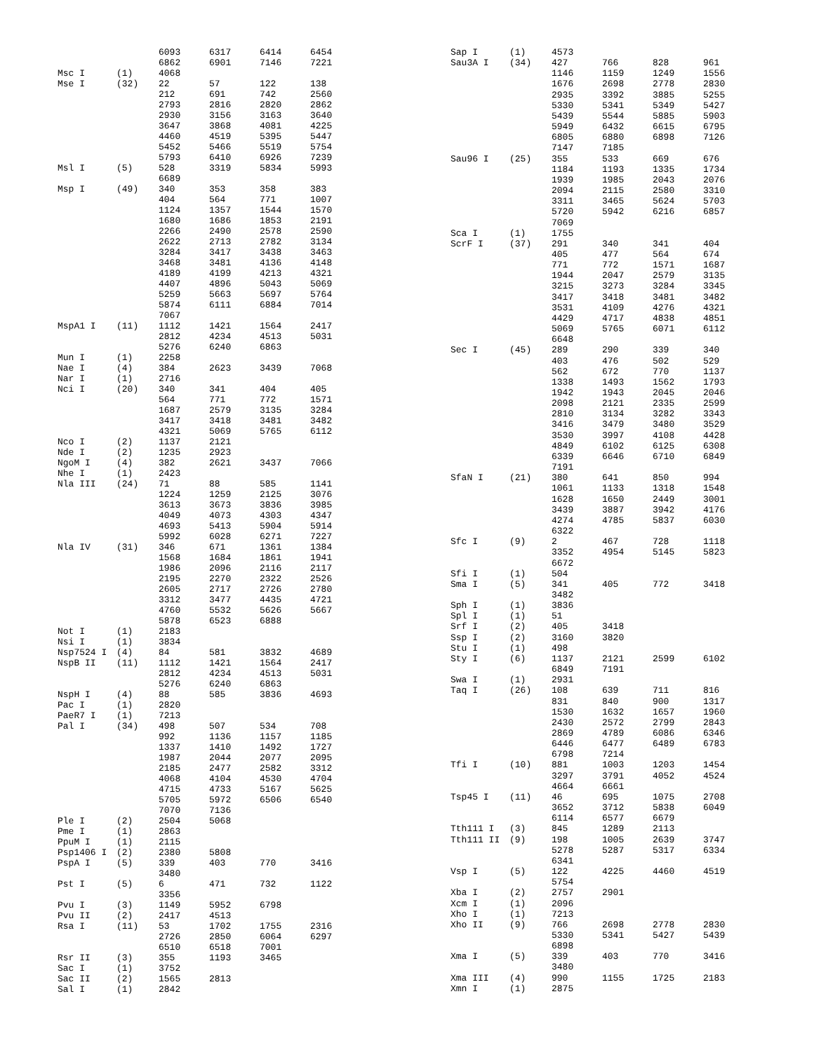| | | 6093 | 6317 | 6414 | 6454 |
| | | 6862 | 6901 | 7146 | 7221 |
| Msc I | (1) | 4068 | | | |
| Mse I | (32) | 22 | 57 | 122 | 138 |
| | | 212 | 691 | 742 | 2560 |
| | | 2793 | 2816 | 2820 | 2862 |
| | | 2930 | 3156 | 3163 | 3640 |
| | | 3647 | 3868 | 4081 | 4225 |
| | | 4460 | 4519 | 5395 | 5447 |
| | | 5452 | 5466 | 5519 | 5754 |
| | | 5793 | 6410 | 6926 | 7239 |
| Msl I | (5) | 528 | 3319 | 5834 | 5993 |
| | | 6689 | | | |
| Msp I | (49) | 340 | 353 | 358 | 383 |
| | | 404 | 564 | 771 | 1007 |
| | | 1124 | 1357 | 1544 | 1570 |
| | | 1680 | 1686 | 1853 | 2191 |
| | | 2266 | 2490 | 2578 | 2590 |
| | | 2622 | 2713 | 2782 | 3134 |
| | | 3284 | 3417 | 3438 | 3463 |
| | | 3468 | 3481 | 4136 | 4148 |
| | | 4189 | 4199 | 4213 | 4321 |
| | | 4407 | 4896 | 5043 | 5069 |
| | | 5259 | 5663 | 5697 | 5764 |
| | | 5874 | 6111 | 6884 | 7014 |
| | | 7067 | | | |
| MspA1 I | (11) | 1112 | 1421 | 1564 | 2417 |
| | | 2812 | 4234 | 4513 | 5031 |
| | | 5276 | 6240 | 6863 | |
| Mun I | (1) | 2258 | | | |
| Nae I | (4) | 384 | 2623 | 3439 | 7068 |
| Nar I | (1) | 2716 | | | |
| Nci I | (20) | 340 | 341 | 404 | 405 |
| | | 564 | 771 | 772 | 1571 |
| | | 1687 | 2579 | 3135 | 3284 |
| | | 3417 | 3418 | 3481 | 3482 |
| | | 4321 | 5069 | 5765 | 6112 |
| Nco I | (2) | 1137 | 2121 | | |
| Nde I | (2) | 1235 | 2923 | | |
| NgoM I | (4) | 382 | 2621 | 3437 | 7066 |
| Nhe I | (1) | 2423 | | | |
| Nla III | (24) | 71 | 88 | 585 | 1141 |
| | | 1224 | 1259 | 2125 | 3076 |
| | | 3613 | 3673 | 3836 | 3985 |
| | | 4049 | 4073 | 4303 | 4347 |
| | | 4693 | 5413 | 5904 | 5914 |
| | | 5992 | 6028 | 6271 | 7227 |
| Nla IV | (31) | 346 | 671 | 1361 | 1384 |
| | | 1568 | 1684 | 1861 | 1941 |
| | | 1986 | 2096 | 2116 | 2117 |
| | | 2195 | 2270 | 2322 | 2526 |
| | | 2605 | 2717 | 2726 | 2780 |
| | | 3312 | 3477 | 4435 | 4721 |
| | | 4760 | 5532 | 5626 | 5667 |
| | | 5878 | 6523 | 6888 | |
| Not I | (1) | 2183 | | | |
| Nsi I | (1) | 3834 | | | |
| Nsp7524 I | (4) | 84 | 581 | 3832 | 4689 |
| NspB II | (11) | 1112 | 1421 | 1564 | 2417 |
| | | 2812 | 4234 | 4513 | 5031 |
| | | 5276 | 6240 | 6863 | |
| NspH I | (4) | 88 | 585 | 3836 | 4693 |
| Pac I | (1) | 2820 | | | |
| PaeR7 I | (1) | 7213 | | | |
| Pal I | (34) | 498 | 507 | 534 | 708 |
| | | 992 | 1136 | 1157 | 1185 |
| | | 1337 | 1410 | 1492 | 1727 |
| | | 1987 | 2044 | 2077 | 2095 |
| | | 2185 | 2477 | 2582 | 3312 |
| | | 4068 | 4104 | 4530 | 4704 |
| | | 4715 | 4733 | 5167 | 5625 |
| | | 5705 | 5972 | 6506 | 6540 |
| | | 7070 | 7136 | | |
| Ple I | (2) | 2504 | 5068 | | |
| Pme I | (1) | 2863 | | | |
| PpuM I | (1) | 2115 | | | |
| Psp1406 I | (2) | 2380 | 5808 | | |
| PspA I | (5) | 339 | 403 | 770 | 3416 |
| | | 3480 | | | |
| Pst I | (5) | 6 | 471 | 732 | 1122 |
| | | 3356 | | | |
| Pvu I | (3) | 1149 | 5952 | 6798 | |
| Pvu II | (2) | 2417 | 4513 | | |
| Rsa I | (11) | 53 | 1702 | 1755 | 2316 |
| | | 2726 | 2850 | 6064 | 6297 |
| | | 6510 | 6518 | 7001 | |
| Rsr II | (3) | 355 | 1193 | 3465 | |
| Sac I | (1) | 3752 | | | |
| Sac II | (2) | 1565 | 2813 | | |
| Sal I | (1) | 2842 | | | |
| Sap I | (1) | 4573 | | | |
| Sau3A I | (34) | 427 | 766 | 828 | 961 |
| | | 1146 | 1159 | 1249 | 1556 |
| | | 1676 | 2698 | 2778 | 2830 |
| | | 2935 | 3392 | 3885 | 5255 |
| | | 5330 | 5341 | 5349 | 5427 |
| | | 5439 | 5544 | 5885 | 5903 |
| | | 5949 | 6432 | 6615 | 6795 |
| | | 6805 | 6880 | 6898 | 7126 |
| | | 7147 | 7185 | | |
| Sau96 I | (25) | 355 | 533 | 669 | 676 |
| | | 1184 | 1193 | 1335 | 1734 |
| | | 1939 | 1985 | 2043 | 2076 |
| | | 2094 | 2115 | 2580 | 3310 |
| | | 3311 | 3465 | 5624 | 5703 |
| | | 5720 | 5942 | 6216 | 6857 |
| | | 7069 | | | |
| Sca I | (1) | 1755 | | | |
| ScrF I | (37) | 291 | 340 | 341 | 404 |
| | | 405 | 477 | 564 | 674 |
| | | 771 | 772 | 1571 | 1687 |
| | | 1944 | 2047 | 2579 | 3135 |
| | | 3215 | 3273 | 3284 | 3345 |
| | | 3417 | 3418 | 3481 | 3482 |
| | | 3531 | 4109 | 4276 | 4321 |
| | | 4429 | 4717 | 4838 | 4851 |
| | | 5069 | 5765 | 6071 | 6112 |
| | | 6648 | | | |
| Sec I | (45) | 289 | 290 | 339 | 340 |
| | | 403 | 476 | 502 | 529 |
| | | 562 | 672 | 770 | 1137 |
| | | 1338 | 1493 | 1562 | 1793 |
| | | 1942 | 1943 | 2045 | 2046 |
| | | 2098 | 2121 | 2335 | 2599 |
| | | 2810 | 3134 | 3282 | 3343 |
| | | 3416 | 3479 | 3480 | 3529 |
| | | 3530 | 3997 | 4108 | 4428 |
| | | 4849 | 6102 | 6125 | 6308 |
| | | 6339 | 6646 | 6710 | 6849 |
| | | 7191 | | | |
| SfaN I | (21) | 380 | 641 | 850 | 994 |
| | | 1061 | 1133 | 1318 | 1548 |
| | | 1628 | 1650 | 2449 | 3001 |
| | | 3439 | 3887 | 3942 | 4176 |
| | | 4274 | 4785 | 5837 | 6030 |
| | | 6322 | | | |
| Sfc I | (9) | 2 | 467 | 728 | 1118 |
| | | 3352 | 4954 | 5145 | 5823 |
| | | 6672 | | | |
| Sfi I | (1) | 504 | | | |
| Sma I | (5) | 341 | 405 | 772 | 3418 |
| | | 3482 | | | |
| Sph I | (1) | 3836 | | | |
| Spl I | (1) | 51 | | | |
| Srf I | (2) | 405 | 3418 | | |
| Ssp I | (2) | 3160 | 3820 | | |
| Stu I | (1) | 498 | | | |
| Sty I | (6) | 1137 | 2121 | 2599 | 6102 |
| | | 6849 | 7191 | | |
| Swa I | (1) | 2931 | | | |
| Taq I | (26) | 108 | 639 | 711 | 816 |
| | | 831 | 840 | 900 | 1317 |
| | | 1530 | 1632 | 1657 | 1960 |
| | | 2430 | 2572 | 2799 | 2843 |
| | | 2869 | 4789 | 6086 | 6346 |
| | | 6446 | 6477 | 6489 | 6783 |
| | | 6798 | 7214 | | |
| Tfi I | (10) | 881 | 1003 | 1203 | 1454 |
| | | 3297 | 3791 | 4052 | 4524 |
| | | 4664 | 6661 | | |
| Tsp45 I | (11) | 46 | 695 | 1075 | 2708 |
| | | 3652 | 3712 | 5838 | 6049 |
| | | 6114 | 6577 | 6679 | |
| Tth111 I | (3) | 845 | 1289 | 2113 | |
| Tth111 II | (9) | 198 | 1005 | 2639 | 3747 |
| | | 5278 | 5287 | 5317 | 6334 |
| | | 6341 | | | |
| Vsp I | (5) | 122 | 4225 | 4460 | 4519 |
| | | 5754 | | | |
| Xba I | (2) | 2757 | 2901 | | |
| Xcm I | (1) | 2096 | | | |
| Xho I | (1) | 7213 | | | |
| Xho II | (9) | 766 | 2698 | 2778 | 2830 |
| | | 5330 | 5341 | 5427 | 5439 |
| | | 6898 | | | |
| Xma I | (5) | 339 | 403 | 770 | 3416 |
| | | 3480 | | | |
| Xma III | (4) | 990 | 1155 | 1725 | 2183 |
| Xmn I | (1) | 2875 | | | |